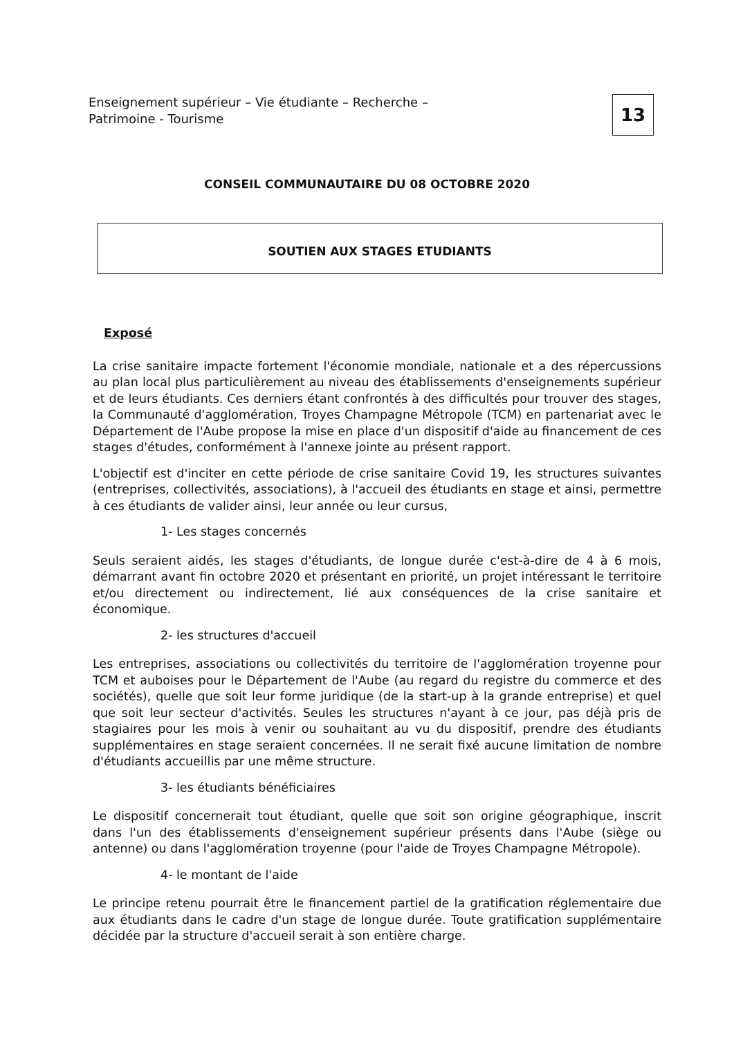Enseignement supérieur – Vie étudiante – Recherche –
Patrimoine - Tourisme
13
CONSEIL COMMUNAUTAIRE DU 08 OCTOBRE 2020
SOUTIEN AUX STAGES ETUDIANTS
Exposé
La crise sanitaire impacte fortement l'économie mondiale, nationale et a des répercussions au plan local plus particulièrement au niveau des établissements d'enseignements supérieur et de leurs étudiants. Ces derniers étant confrontés à des difficultés pour trouver des stages, la Communauté d'agglomération, Troyes Champagne Métropole (TCM) en partenariat avec le Département de l'Aube propose la mise en place d'un dispositif d'aide au financement de ces stages d'études, conformément à l'annexe jointe au présent rapport.
L'objectif est d'inciter en cette période de crise sanitaire Covid 19, les structures suivantes (entreprises, collectivités, associations), à l'accueil des étudiants en stage et ainsi, permettre à ces étudiants de valider ainsi, leur année ou leur cursus,
1- Les stages concernés
Seuls seraient aidés, les stages d'étudiants, de longue durée c'est-à-dire de 4 à 6 mois, démarrant avant fin octobre 2020 et présentant en priorité, un projet intéressant le territoire et/ou directement ou indirectement, lié aux conséquences de la crise sanitaire et économique.
2- les structures d'accueil
Les entreprises, associations ou collectivités du territoire de l'agglomération troyenne pour TCM et auboises pour le Département de l'Aube (au regard du registre du commerce et des sociétés), quelle que soit leur forme juridique (de la start-up à la grande entreprise) et quel que soit leur secteur d'activités. Seules les structures n'ayant à ce jour, pas déjà pris de stagiaires pour les mois à venir ou souhaitant au vu du dispositif, prendre des étudiants supplémentaires en stage seraient concernées. Il ne serait fixé aucune limitation de nombre d'étudiants accueillis par une même structure.
3- les étudiants bénéficiaires
Le dispositif concernerait tout étudiant, quelle que soit son origine géographique, inscrit dans l'un des établissements d'enseignement supérieur présents dans l'Aube (siège ou antenne) ou dans l'agglomération troyenne (pour l'aide de Troyes Champagne Métropole).
4- le montant de l'aide
Le principe retenu pourrait être le financement partiel de la gratification réglementaire due aux étudiants dans le cadre d'un stage de longue durée. Toute gratification supplémentaire décidée par la structure d'accueil serait à son entière charge.